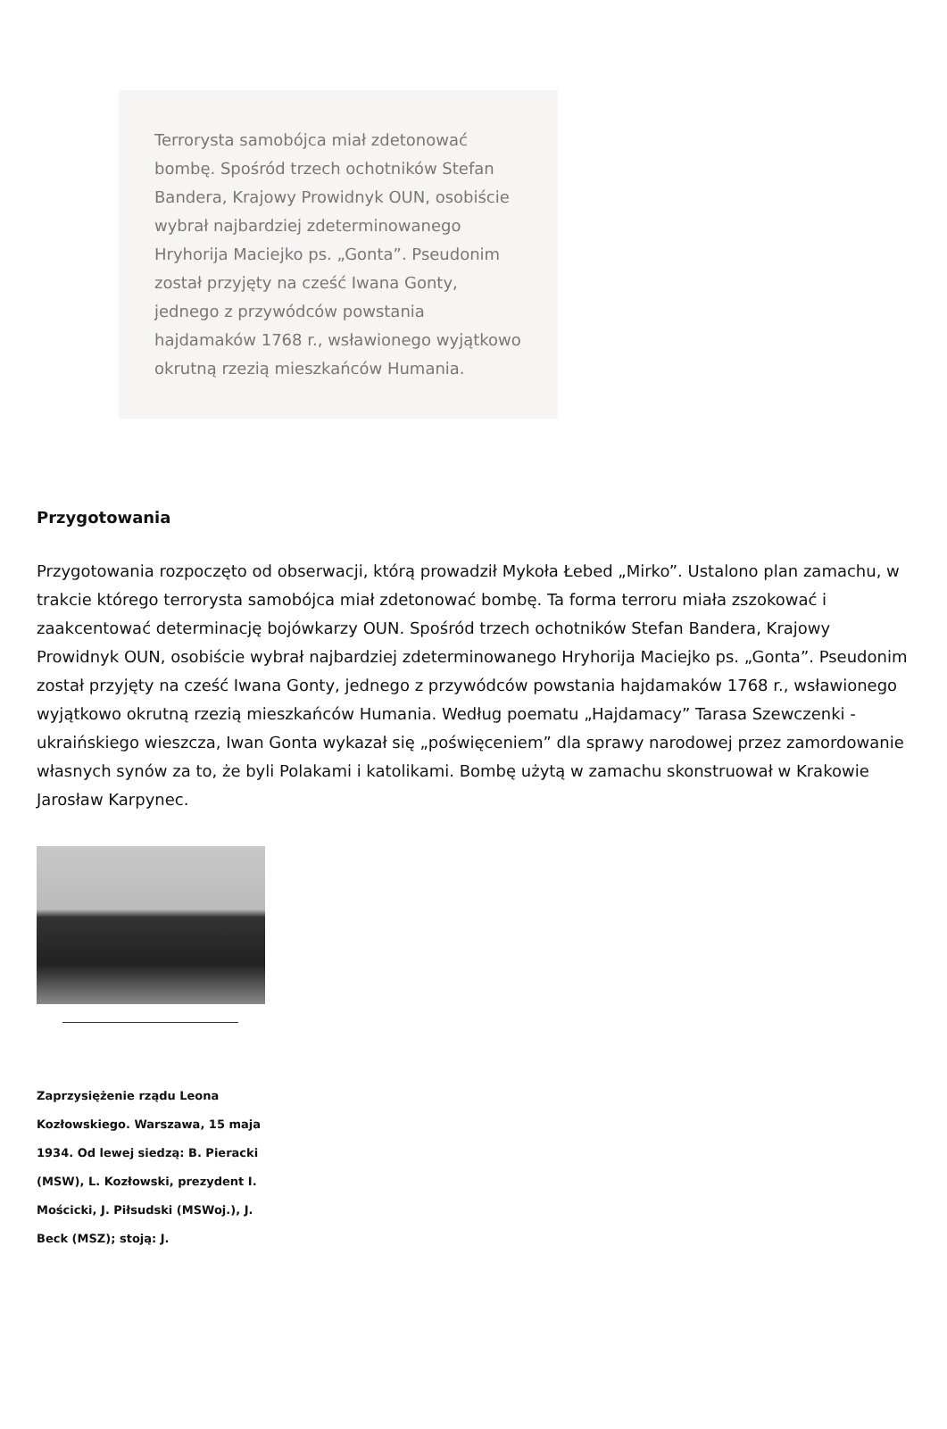Terrorysta samobójca miał zdetonować bombę. Spośród trzech ochotników Stefan Bandera, Krajowy Prowidnyk OUN, osobiście wybrał najbardziej zdeterminowanego Hryhorija Maciejko ps. „Gonta”. Pseudonim został przyjęty na cześć Iwana Gonty, jednego z przywódców powstania hajdamaków 1768 r., wsławionego wyjątkowo okrutną rzezią mieszkańców Humania.
Przygotowania
Przygotowania rozpoczęto od obserwacji, którą prowadził Mykoła Łebed „Mirko”. Ustalono plan zamachu, w trakcie którego terrorysta samobójca miał zdetonować bombę. Ta forma terroru miała zszokować i zaakcentować determinację bojówkarzy OUN. Spośród trzech ochotników Stefan Bandera, Krajowy Prowidnyk OUN, osobiście wybrał najbardziej zdeterminowanego Hryhorija Maciejko ps. „Gonta”. Pseudonim został przyjęty na cześć Iwana Gonty, jednego z przywódców powstania hajdamaków 1768 r., wsławionego wyjątkowo okrutną rzezią mieszkańców Humania. Według poematu „Hajdamacy” Tarasa Szewczenki - ukraińskiego wieszcza, Iwan Gonta wykazał się „poświęceniem” dla sprawy narodowej przez zamordowanie własnych synów za to, że byli Polakami i katolikami. Bombę użytą w zamachu skonstruował w Krakowie Jarosław Karpynec.
Zaprzysiężenie rządu Leona Kozłowskiego. Warszawa, 15 maja 1934. Od lewej siedzą: B. Pieracki (MSW), L. Kozłowski, prezydent I. Mościcki, J. Piłsudski (MSWoj.), J. Beck (MSZ); stoją: J.